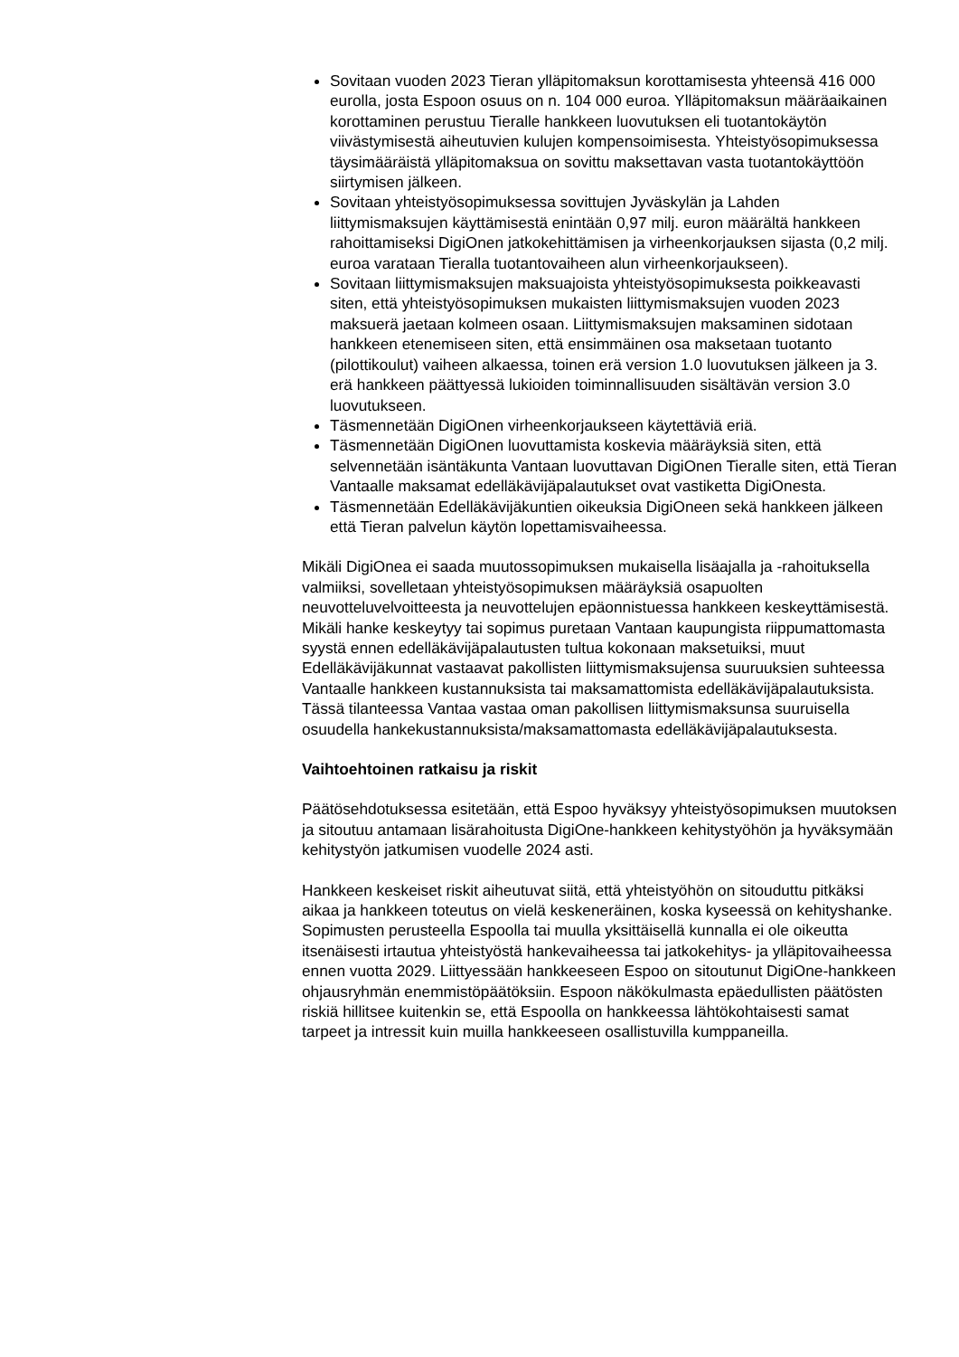Sovitaan vuoden 2023 Tieran ylläpitomaksun korottamisesta yhteensä 416 000 eurolla, josta Espoon osuus on n. 104 000 euroa. Ylläpitomaksun määräaikainen korottaminen perustuu Tieralle hankkeen luovutuksen eli tuotantokäytön viivästymisestä aiheutuvien kulujen kompensoimisesta. Yhteistyösopimuksessa täysimääräistä ylläpitomaksua on sovittu maksettavan vasta tuotantokäyttöön siirtymisen jälkeen.
Sovitaan yhteistyösopimuksessa sovittujen Jyväskylän ja Lahden liittymismaksujen käyttämisestä enintään 0,97 milj. euron määrältä hankkeen rahoittamiseksi DigiOnen jatkokehittämisen ja virheenkorjauksen sijasta (0,2 milj. euroa varataan Tieralla tuotantovaiheen alun virheenkorjaukseen).
Sovitaan liittymismaksujen maksuajoista yhteistyösopimuksesta poikkeavasti siten, että yhteistyösopimuksen mukaisten liittymismaksujen vuoden 2023 maksuerä jaetaan kolmeen osaan. Liittymismaksujen maksaminen sidotaan hankkeen etenemiseen siten, että ensimmäinen osa maksetaan tuotanto (pilottikoulut) vaiheen alkaessa, toinen erä version 1.0 luovutuksen jälkeen ja 3. erä hankkeen päättyessä lukioiden toiminnallisuuden sisältävän version 3.0 luovutukseen.
Täsmennetään DigiOnen virheenkorjaukseen käytettäviä eriä.
Täsmennetään DigiOnen luovuttamista koskevia määräyksiä siten, että selvennetään isäntäkunta Vantaan luovuttavan DigiOnen Tieralle siten, että Tieran Vantaalle maksamat edelläkävijäpalautukset ovat vastiketta DigiOnesta.
Täsmennetään Edelläkävijäkuntien oikeuksia DigiOneen sekä hankkeen jälkeen että Tieran palvelun käytön lopettamisvaiheessa.
Mikäli DigiOnea ei saada muutossopimuksen mukaisella lisäajalla ja -rahoituksella valmiiksi, sovelletaan yhteistyösopimuksen määräyksiä osapuolten neuvotteluvelvoitteesta ja neuvottelujen epäonnistuessa hankkeen keskeyttämisestä. Mikäli hanke keskeytyy tai sopimus puretaan Vantaan kaupungista riippumattomasta syystä ennen edelläkävijäpalautusten tultua kokonaan maksetuiksi, muut Edelläkävijäkunnat vastaavat pakollisten liittymismaksujensa suuruuksien suhteessa Vantaalle hankkeen kustannuksista tai maksamattomista edelläkävijäpalautuksista. Tässä tilanteessa Vantaa vastaa oman pakollisen liittymismaksunsa suuruisella osuudella hankekustannuksista/maksamattomasta edelläkävijäpalautuksesta.
Vaihtoehtoinen ratkaisu ja riskit
Päätösehdotuksessa esitetään, että Espoo hyväksyy yhteistyösopimuksen muutoksen ja sitoutuu antamaan lisärahoitusta DigiOne-hankkeen kehitystyöhön ja hyväksymään kehitystyön jatkumisen vuodelle 2024 asti.
Hankkeen keskeiset riskit aiheutuvat siitä, että yhteistyöhön on sitouduttu pitkäksi aikaa ja hankkeen toteutus on vielä keskeneräinen, koska kyseessä on kehityshanke. Sopimusten perusteella Espoolla tai muulla yksittäisellä kunnalla ei ole oikeutta itsenäisesti irtautua yhteistyöstä hankevaiheessa tai jatkokehitys- ja ylläpitovaiheessa ennen vuotta 2029. Liittyessään hankkeeseen Espoo on sitoutunut DigiOne-hankkeen ohjausryhmän enemmistöpäätöksiin. Espoon näkökulmasta epäedullisten päätösten riskiä hillitsee kuitenkin se, että Espoolla on hankkeessa lähtökohtaisesti samat tarpeet ja intressit kuin muilla hankkeeseen osallistuvilla kumppaneilla.